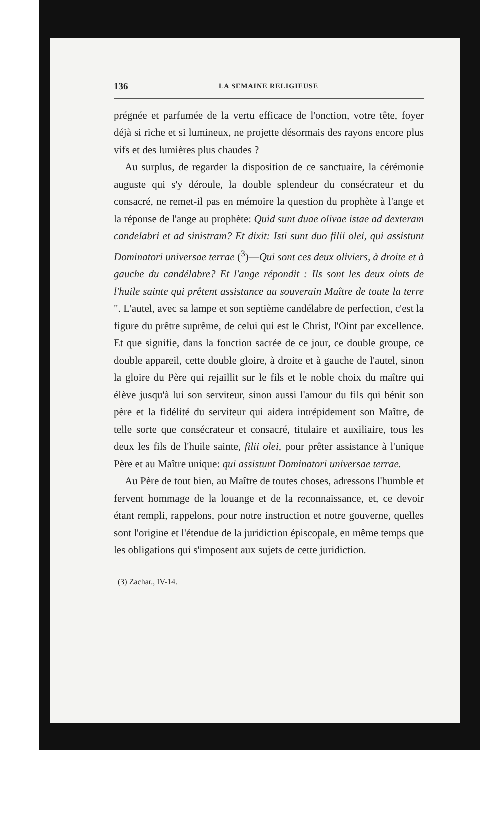136 LA SEMAINE RELIGIEUSE
prégnée et parfumée de la vertu efficace de l'onction, votre tête, foyer déjà si riche et si lumineux, ne projette désormais des rayons encore plus vifs et des lumières plus chaudes ?
Au surplus, de regarder la disposition de ce sanctuaire, la cérémonie auguste qui s'y déroule, la double splendeur du consécrateur et du consacré, ne remet-il pas en mémoire la question du prophète à l'ange et la réponse de l'ange au prophète: Quid sunt duae olivae istae ad dexteram candelabri et ad sinistram? Et dixit: Isti sunt duo filii olei, qui assistunt Dominatori universae terrae (<sup>3</sup>)—Qui sont ces deux oliviers, à droite et à gauche du candélabre? Et l'ange répondit : Ils sont les deux oints de l'huile sainte qui prêtent assistance au souverain Maître de toute la terre ". L'autel, avec sa lampe et son septième candélabre de perfection, c'est la figure du prêtre suprême, de celui qui est le Christ, l'Oint par excellence. Et que signifie, dans la fonction sacrée de ce jour, ce double groupe, ce double appareil, cette double gloire, à droite et à gauche de l'autel, sinon la gloire du Père qui rejaillit sur le fils et le noble choix du maître qui élève jusqu'à lui son serviteur, sinon aussi l'amour du fils qui bénit son père et la fidélité du serviteur qui aidera intrépidement son Maître, de telle sorte que consécrateur et consacré, titulaire et auxiliaire, tous les deux les fils de l'huile sainte, filii olei, pour prêter assistance à l'unique Père et au Maître unique: qui assistunt Dominatori universae terrae.
Au Père de tout bien, au Maître de toutes choses, adressons l'humble et fervent hommage de la louange et de la reconnaissance, et, ce devoir étant rempli, rappelons, pour notre instruction et notre gouverne, quelles sont l'origine et l'étendue de la juridiction épiscopale, en même temps que les obligations qui s'imposent aux sujets de cette juridiction.
(3) Zachar., IV-14.